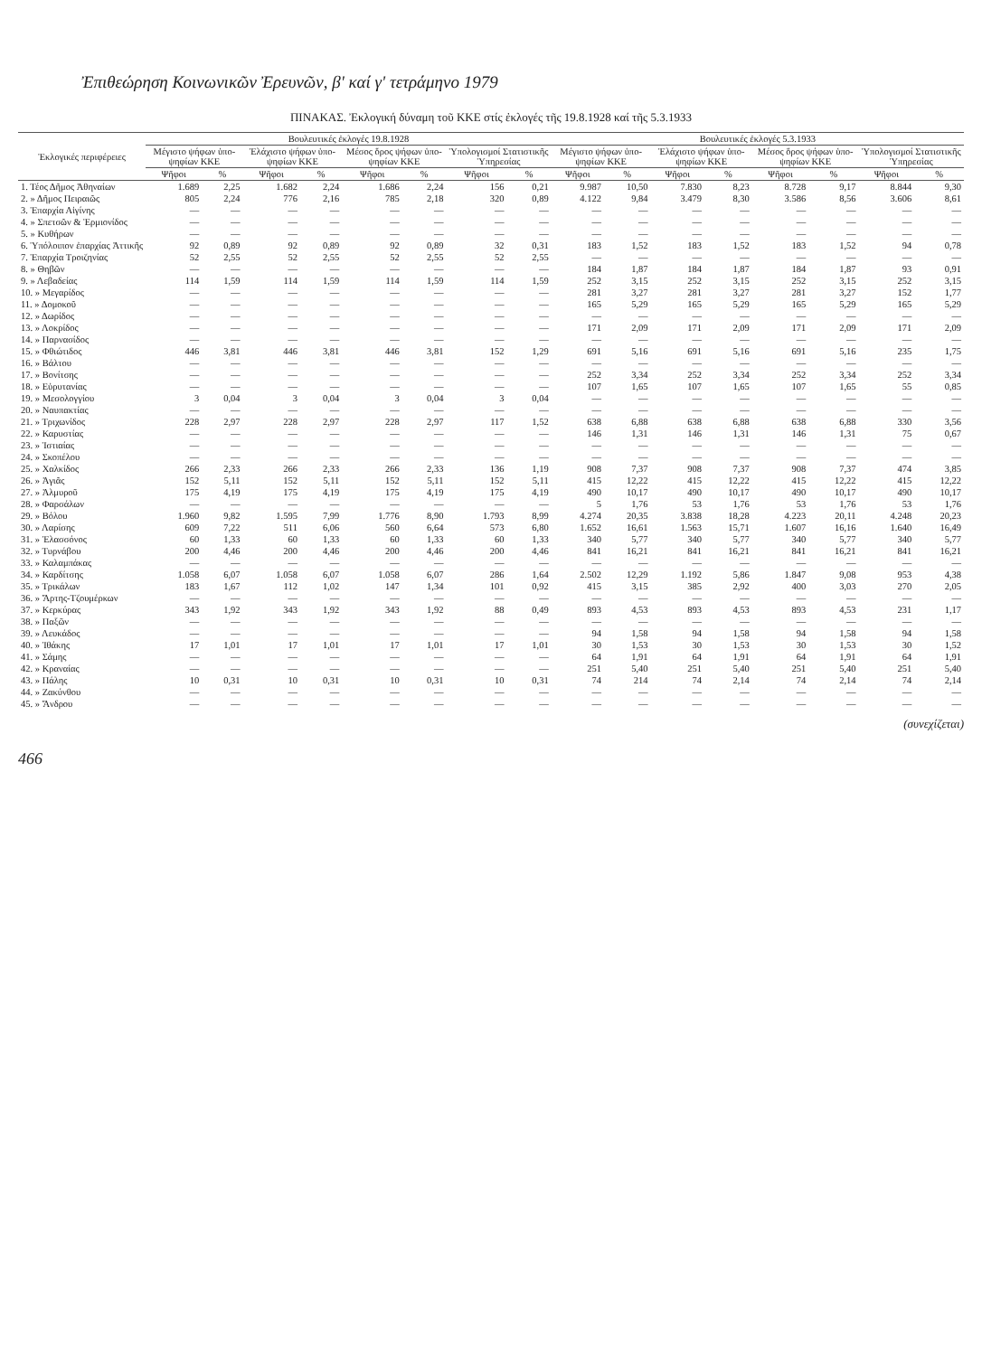Ἐπιθεώρηση Κοινωνικῶν Ἐρευνῶν, β' καί γ' τετράμηνο 1979
ΠΙΝΑΚΑΣ. Ἐκλογική δύναμη τοῦ ΚΚΕ στίς ἐκλογές τῆς 19.8.1928 καί τῆς 5.3.1933
| Ἐκλογικές περιφέρειες | Βουλευτικές ἐκλογές 19.8.1928 | | | | | | | | Βουλευτικές ἐκλογές 5.3.1933 | | | | | | | |
| --- | --- | --- | --- | --- | --- | --- | --- | --- | --- | --- | --- | --- | --- | --- | --- | --- |
| | Μέγιστο ψήφων ὑπο-ψηφίων ΚΚΕ | | Ἐλάχιστο ψήφων ὑπο-ψηφίων ΚΚΕ | | Μέσος ὅρος ψήφων ὑπο-ψηφίων ΚΚΕ | | Ὑπολογισμοί Στατιστικῆς Ὑπηρεσίας | | Μέγιστο ψήφων ὑπο-ψηφίων ΚΚΕ | | Ἐλάχιστο ψήφων ὑπο-ψηφίων ΚΚΕ | | Μέσος ὅρος ψήφων ὑπο-ψηφίων ΚΚΕ | | Ὑπολογισμοί Στατιστικῆς Ὑπηρεσίας | |
| | Ψῆφοι | % | Ψῆφοι | % | Ψῆφοι | % | Ψῆφοι | % | Ψῆφοι | % | Ψῆφοι | % | Ψῆφοι | % | Ψῆφοι | % |
| 1. Τέος Δῆμος Ἀθηναίων | 1.689 | 2,25 | 1.682 | 2,24 | 1.686 | 2,24 | 156 | 0,21 | 9.987 | 10,50 | 7.830 | 8,23 | 8.728 | 9,17 | 8.844 | 9,30 |
| 2. » Δῆμος Πειραιῶς | 805 | 2,24 | 776 | 2,16 | 785 | 2,18 | 320 | 0,89 | 4.122 | 9,84 | 3.479 | 8,30 | 3.586 | 8,56 | 3.606 | 8,61 |
| 3. Ἐπαρχία Αἰγίνης | — | — | — | — | — | — | — | — | — | — | — | — | — | — | — | — |
| 4. » Σπετσῶν & Ἑρμιονίδος | — | — | — | — | — | — | — | — | — | — | — | — | — | — | — | — |
| 5. » Κυθήρων | — | — | — | — | — | — | — | — | — | — | — | — | — | — | — | — |
| 6. Ὑπόλοιπον ἐπαρχίας Ἀττικῆς | 92 | 0,89 | 92 | 0,89 | 92 | 0,89 | 32 | 0,31 | 183 | 1,52 | 183 | 1,52 | 183 | 1,52 | 94 | 0,78 |
| 7. Ἐπαρχία Τροιζηνίας | 52 | 2,55 | 52 | 2,55 | 52 | 2,55 | 52 | 2,55 | — | — | — | — | — | — | — | — |
| 8. » Θηβῶν | — | — | — | — | — | — | — | — | 184 | 1,87 | 184 | 1,87 | 184 | 1,87 | 93 | 0,91 |
| 9. » Λεβαδείας | 114 | 1,59 | 114 | 1,59 | 114 | 1,59 | 114 | 1,59 | 252 | 3,15 | 252 | 3,15 | 252 | 3,15 | 252 | 3,15 |
| 10. » Μεγαρίδος | — | — | — | — | — | — | — | — | 281 | 3,27 | 281 | 3,27 | 281 | 3,27 | 152 | 1,77 |
| 11. » Δομοκοῦ | — | — | — | — | — | — | — | — | 165 | 5,29 | 165 | 5,29 | 165 | 5,29 | 165 | 5,29 |
| 12. » Δωρίδος | — | — | — | — | — | — | — | — | — | — | — | — | — | — | — | — |
| 13. » Λοκρίδος | — | — | — | — | — | — | — | — | 171 | 2,09 | 171 | 2,09 | 171 | 2,09 | 171 | 2,09 |
| 14. » Παρνασίδος | — | — | — | — | — | — | — | — | — | — | — | — | — | — | — | — |
| 15. » Φθιώτιδος | 446 | 3,81 | 446 | 3,81 | 446 | 3,81 | 152 | 1,29 | 691 | 5,16 | 691 | 5,16 | 691 | 5,16 | 235 | 1,75 |
| 16. » Βάλτου | — | — | — | — | — | — | — | — | — | — | — | — | — | — | — | — |
| 17. » Βονίτσης | — | — | — | — | — | — | — | — | 252 | 3,34 | 252 | 3,34 | 252 | 3,34 | 252 | 3,34 |
| 18. » Εὐρυτανίας | — | — | — | — | — | — | — | — | 107 | 1,65 | 107 | 1,65 | 107 | 1,65 | 55 | 0,85 |
| 19. » Μεσολογγίου | 3 | 0,04 | 3 | 0,04 | 3 | 0,04 | 3 | 0,04 | — | — | — | — | — | — | — | — |
| 20. » Ναυπακτίας | — | — | — | — | — | — | — | — | — | — | — | — | — | — | — | — |
| 21. » Τριχωνίδος | 228 | 2,97 | 228 | 2,97 | 228 | 2,97 | 117 | 1,52 | 638 | 6,88 | 638 | 6,88 | 638 | 6,88 | 330 | 3,56 |
| 22. » Καρυστίας | — | — | — | — | — | — | — | — | 146 | 1,31 | 146 | 1,31 | 146 | 1,31 | 75 | 0,67 |
| 23. » Ἱστιαίας | — | — | — | — | — | — | — | — | — | — | — | — | — | — | — | — |
| 24. » Σκοπέλου | — | — | — | — | — | — | — | — | — | — | — | — | — | — | — | — |
| 25. » Χαλκίδος | 266 | 2,33 | 266 | 2,33 | 266 | 2,33 | 136 | 1,19 | 908 | 7,37 | 908 | 7,37 | 908 | 7,37 | 474 | 3,85 |
| 26. » Ἀγιᾶς | 152 | 5,11 | 152 | 5,11 | 152 | 5,11 | 152 | 5,11 | 415 | 12,22 | 415 | 12,22 | 415 | 12,22 | 415 | 12,22 |
| 27. » Ἁλμυροῦ | 175 | 4,19 | 175 | 4,19 | 175 | 4,19 | 175 | 4,19 | 490 | 10,17 | 490 | 10,17 | 490 | 10,17 | 490 | 10,17 |
| 28. » Φαρσάλων | — | — | — | — | — | — | — | — | 5 | 1,76 | 53 | 1,76 | 53 | 1,76 | 53 | 1,76 |
| 29. » Βόλου | 1.960 | 9,82 | 1.595 | 7,99 | 1.776 | 8,90 | 1.793 | 8,99 | 4.274 | 20,35 | 3.838 | 18,28 | 4.223 | 20,11 | 4.248 | 20,23 |
| 30. » Λαρίσης | 609 | 7,22 | 511 | 6,06 | 560 | 6,64 | 573 | 6,80 | 1.652 | 16,61 | 1.563 | 15,71 | 1.607 | 16,16 | 1.640 | 16,49 |
| 31. » Ἐλασσόνος | 60 | 1,33 | 60 | 1,33 | 60 | 1,33 | 60 | 1,33 | 340 | 5,77 | 340 | 5,77 | 340 | 5,77 | 340 | 5,77 |
| 32. » Τυρνάβου | 200 | 4,46 | 200 | 4,46 | 200 | 4,46 | 200 | 4,46 | 841 | 16,21 | 841 | 16,21 | 841 | 16,21 | 841 | 16,21 |
| 33. » Καλαμπάκας | — | — | — | — | — | — | — | — | — | — | — | — | — | — | — | — |
| 34. » Καρδίτσης | 1.058 | 6,07 | 1.058 | 6,07 | 1.058 | 6,07 | 286 | 1,64 | 2.502 | 12,29 | 1.192 | 5,86 | 1.847 | 9,08 | 953 | 4,38 |
| 35. » Τρικάλων | 183 | 1,67 | 112 | 1,02 | 147 | 1,34 | 101 | 0,92 | 415 | 3,15 | 385 | 2,92 | 400 | 3,03 | 270 | 2,05 |
| 36. » Ἄρτης-Τζουμέρκων | — | — | — | — | — | — | — | — | — | — | — | — | — | — | — | — |
| 37. » Κερκύρας | 343 | 1,92 | 343 | 1,92 | 343 | 1,92 | 88 | 0,49 | 893 | 4,53 | 893 | 4,53 | 893 | 4,53 | 231 | 1,17 |
| 38. » Παξῶν | — | — | — | — | — | — | — | — | — | — | — | — | — | — | — | — |
| 39. » Λευκάδος | — | — | — | — | — | — | — | — | 94 | 1,58 | 94 | 1,58 | 94 | 1,58 | 94 | 1,58 |
| 40. » Ἰθάκης | 17 | 1,01 | 17 | 1,01 | 17 | 1,01 | 17 | 1,01 | 30 | 1,53 | 30 | 1,53 | 30 | 1,53 | 30 | 1,52 |
| 41. » Σάμης | — | — | — | — | — | — | — | — | 64 | 1,91 | 64 | 1,91 | 64 | 1,91 | 64 | 1,91 |
| 42. » Κραναίας | — | — | — | — | — | — | — | — | 251 | 5,40 | 251 | 5,40 | 251 | 5,40 | 251 | 5,40 |
| 43. » Πάλης | 10 | 0,31 | 10 | 0,31 | 10 | 0,31 | 10 | 0,31 | 74 | 214 | 74 | 2,14 | 74 | 2,14 | 74 | 2,14 |
| 44. » Ζακύνθου | — | — | — | — | — | — | — | — | — | — | — | — | — | — | — | — |
| 45. » Ἄνδρου | — | — | — | — | — | — | — | — | — | — | — | — | — | — | — | — |
(συνεχίζεται)
466